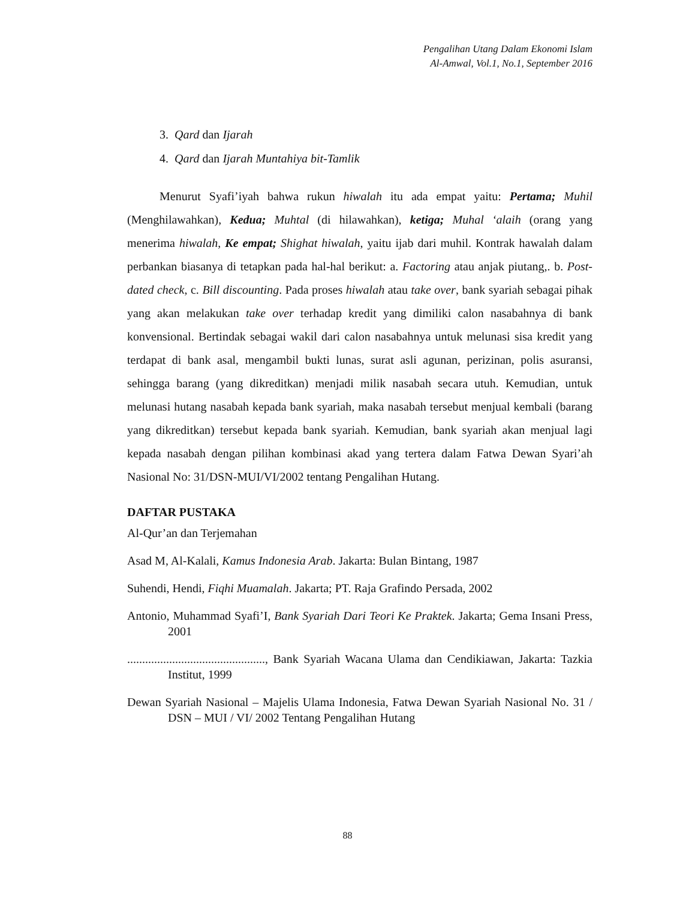Pengalihan Utang Dalam Ekonomi Islam
Al-Amwal, Vol.1, No.1, September 2016
3. Qard dan Ijarah
4. Qard dan Ijarah Muntahiya bit-Tamlik
Menurut Syafi’iyah bahwa rukun hiwalah itu ada empat yaitu: Pertama; Muhil (Menghilawahkan), Kedua; Muhtal (di hilawahkan), ketiga; Muhal ‘alaih (orang yang menerima hiwalah, Ke empat; Shighat hiwalah, yaitu ijab dari muhil. Kontrak hawalah dalam perbankan biasanya di tetapkan pada hal-hal berikut: a. Factoring atau anjak piutang,. b. Post-dated check, c. Bill discounting. Pada proses hiwalah atau take over, bank syariah sebagai pihak yang akan melakukan take over terhadap kredit yang dimiliki calon nasabahnya di bank konvensional. Bertindak sebagai wakil dari calon nasabahnya untuk melunasi sisa kredit yang terdapat di bank asal, mengambil bukti lunas, surat asli agunan, perizinan, polis asuransi, sehingga barang (yang dikreditkan) menjadi milik nasabah secara utuh. Kemudian, untuk melunasi hutang nasabah kepada bank syariah, maka nasabah tersebut menjual kembali (barang yang dikreditkan) tersebut kepada bank syariah. Kemudian, bank syariah akan menjual lagi kepada nasabah dengan pilihan kombinasi akad yang tertera dalam Fatwa Dewan Syari’ah Nasional No: 31/DSN-MUI/VI/2002 tentang Pengalihan Hutang.
DAFTAR PUSTAKA
Al-Qur’an dan Terjemahan
Asad M, Al-Kalali, Kamus Indonesia Arab. Jakarta: Bulan Bintang, 1987
Suhendi, Hendi, Fiqhi Muamalah. Jakarta; PT. Raja Grafindo Persada, 2002
Antonio, Muhammad Syafi’I, Bank Syariah Dari Teori Ke Praktek. Jakarta; Gema Insani Press, 2001
.............................................., Bank Syariah Wacana Ulama dan Cendikiawan, Jakarta: Tazkia Institut, 1999
Dewan Syariah Nasional – Majelis Ulama Indonesia, Fatwa Dewan Syariah Nasional No. 31 / DSN – MUI / VI/ 2002 Tentang Pengalihan Hutang
88